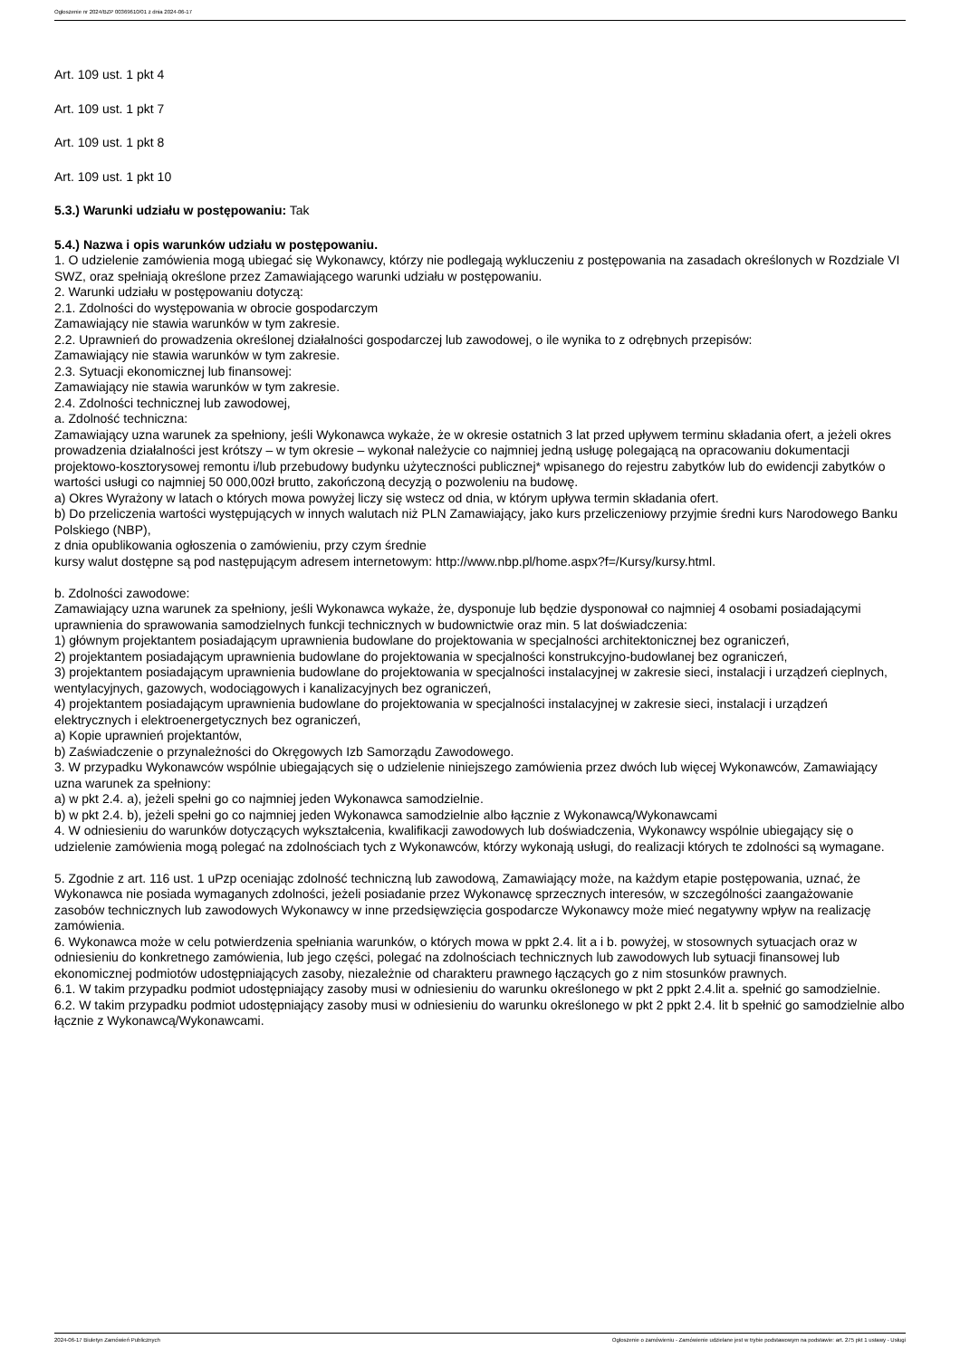Ogłoszenie nr 2024/BZP 00369610/01 z dnia 2024-06-17
Art. 109 ust. 1 pkt 4
Art. 109 ust. 1 pkt 7
Art. 109 ust. 1 pkt 8
Art. 109 ust. 1 pkt 10
5.3.) Warunki udziału w postępowaniu: Tak
5.4.) Nazwa i opis warunków udziału w postępowaniu.
1. O udzielenie zamówienia mogą ubiegać się Wykonawcy, którzy nie podlegają wykluczeniu z postępowania na zasadach określonych w Rozdziale VI SWZ, oraz spełniają określone przez Zamawiającego warunki udziału w postępowaniu.
2. Warunki udziału w postępowaniu dotyczą:
2.1. Zdolności do występowania w obrocie gospodarczym
Zamawiający nie stawia warunków w tym zakresie.
2.2. Uprawnień do prowadzenia określonej działalności gospodarczej lub zawodowej, o ile wynika to z odrębnych przepisów:
Zamawiający nie stawia warunków w tym zakresie.
2.3. Sytuacji ekonomicznej lub finansowej:
Zamawiający nie stawia warunków w tym zakresie.
2.4. Zdolności technicznej lub zawodowej,
a. Zdolność techniczna:
Zamawiający uzna warunek za spełniony, jeśli Wykonawca wykaże, że w okresie ostatnich 3 lat przed upływem terminu składania ofert, a jeżeli okres prowadzenia działalności jest krótszy – w tym okresie – wykonał należycie co najmniej jedną usługę polegającą na opracowaniu dokumentacji projektowo-kosztorysowej remontu i/lub przebudowy budynku użyteczności publicznej* wpisanego do rejestru zabytków lub do ewidencji zabytków o wartości usługi co najmniej 50 000,00zł brutto, zakończoną decyzją o pozwoleniu na budowę.
a) Okres Wyrażony w latach o których mowa powyżej liczy się wstecz od dnia, w którym upływa termin składania ofert.
b) Do przeliczenia wartości występujących w innych walutach niż PLN Zamawiający, jako kurs przeliczeniowy przyjmie średni kurs Narodowego Banku Polskiego (NBP),
z dnia opublikowania ogłoszenia o zamówieniu, przy czym średnie
kursy walut dostępne są pod następującym adresem internetowym: http://www.nbp.pl/home.aspx?f=/Kursy/kursy.html.
b. Zdolności zawodowe:
Zamawiający uzna warunek za spełniony, jeśli Wykonawca wykaże, że, dysponuje lub będzie dysponował co najmniej 4 osobami posiadającymi uprawnienia do sprawowania samodzielnych funkcji technicznych w budownictwie oraz min. 5 lat doświadczenia:
1) głównym projektantem posiadającym uprawnienia budowlane do projektowania w specjalności architektonicznej bez ograniczeń,
2) projektantem posiadającym uprawnienia budowlane do projektowania w specjalności konstrukcyjno-budowlanej bez ograniczeń,
3) projektantem posiadającym uprawnienia budowlane do projektowania w specjalności instalacyjnej w zakresie sieci, instalacji i urządzeń cieplnych, wentylacyjnych, gazowych, wodociągowych i kanalizacyjnych bez ograniczeń,
4) projektantem posiadającym uprawnienia budowlane do projektowania w specjalności instalacyjnej w zakresie sieci, instalacji i urządzeń elektrycznych i elektroenergetycznych bez ograniczeń,
a) Kopie uprawnień projektantów,
b) Zaświadczenie o przynależności do Okręgowych Izb Samorządu Zawodowego.
3. W przypadku Wykonawców wspólnie ubiegających się o udzielenie niniejszego zamówienia przez dwóch lub więcej Wykonawców, Zamawiający uzna warunek za spełniony:
a) w pkt 2.4. a), jeżeli spełni go co najmniej jeden Wykonawca samodzielnie.
b) w pkt 2.4. b), jeżeli spełni go co najmniej jeden Wykonawca samodzielnie albo łącznie z Wykonawcą/Wykonawcami
4. W odniesieniu do warunków dotyczących wykształcenia, kwalifikacji zawodowych lub doświadczenia, Wykonawcy wspólnie ubiegający się o udzielenie zamówienia mogą polegać na zdolnościach tych z Wykonawców, którzy wykonają usługi, do realizacji których te zdolności są wymagane.
5. Zgodnie z art. 116 ust. 1 uPzp oceniając zdolność techniczną lub zawodową, Zamawiający może, na każdym etapie postępowania, uznać, że Wykonawca nie posiada wymaganych zdolności, jeżeli posiadanie przez Wykonawcę sprzecznych interesów, w szczególności zaangażowanie zasobów technicznych lub zawodowych Wykonawcy w inne przedsięwzięcia gospodarcze Wykonawcy może mieć negatywny wpływ na realizację zamówienia.
6. Wykonawca może w celu potwierdzenia spełniania warunków, o których mowa w ppkt 2.4. lit a i b. powyżej, w stosownych sytuacjach oraz w odniesieniu do konkretnego zamówienia, lub jego części, polegać na zdolnościach technicznych lub zawodowych lub sytuacji finansowej lub ekonomicznej podmiotów udostępniających zasoby, niezależnie od charakteru prawnego łączących go z nim stosunków prawnych.
6.1. W takim przypadku podmiot udostępniający zasoby musi w odniesieniu do warunku określonego w pkt 2 ppkt 2.4.lit a. spełnić go samodzielnie.
6.2. W takim przypadku podmiot udostępniający zasoby musi w odniesieniu do warunku określonego w pkt 2 ppkt 2.4. lit b spełnić go samodzielnie albo łącznie z Wykonawcą/Wykonawcami.
2024-06-17 Biuletyn Zamówień Publicznych Ogłoszenie o zamówieniu - Zamówienie udzielane jest w trybie podstawowym na podstawie: art. 275 pkt 1 ustawy - Usługi